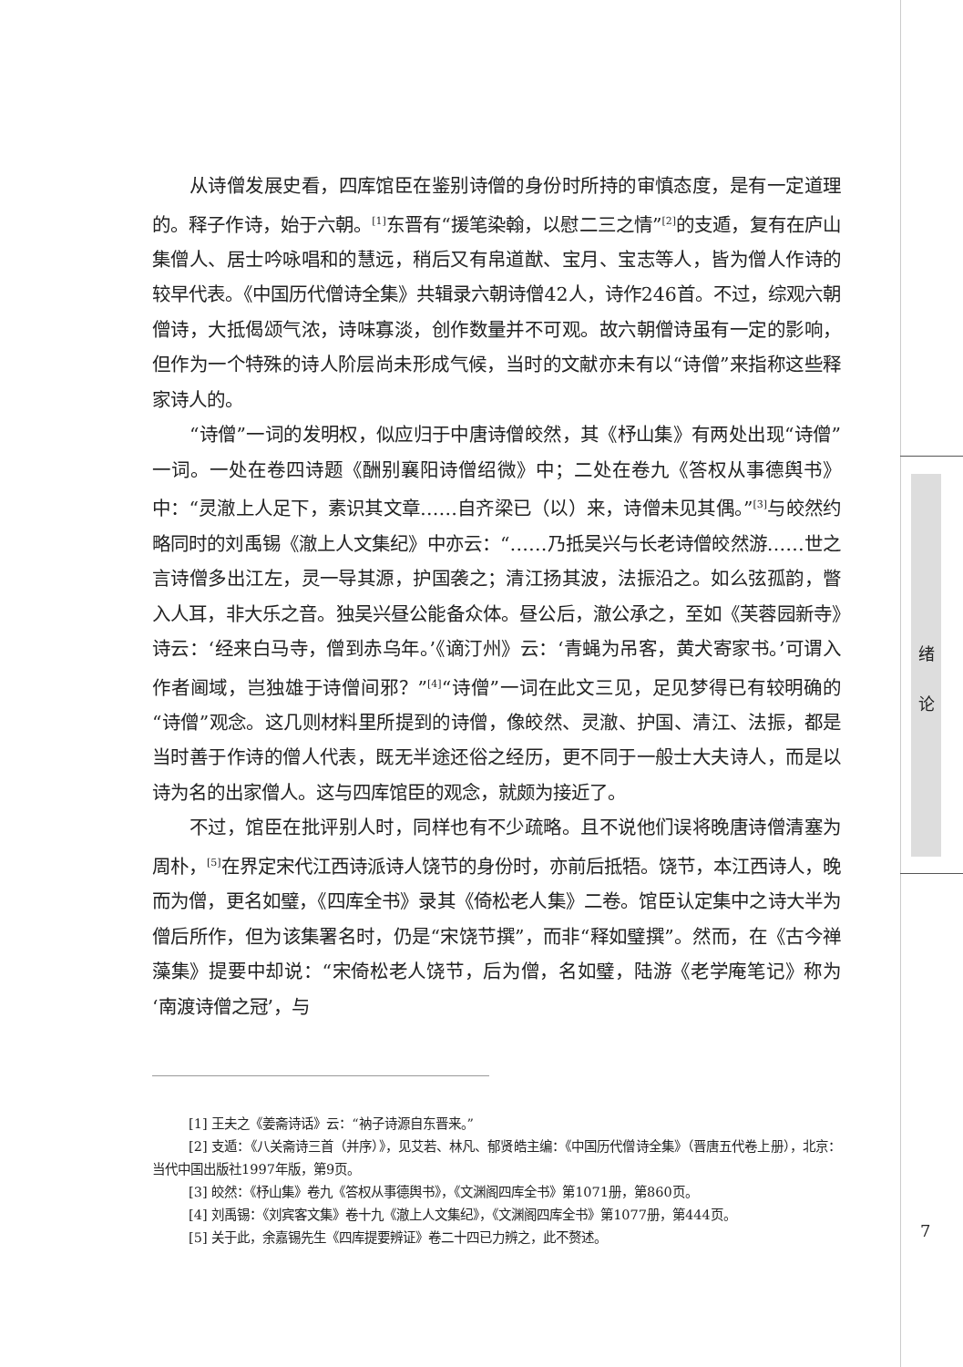从诗僧发展史看，四库馆臣在鉴别诗僧的身份时所持的审慎态度，是有一定道理的。释子作诗，始于六朝。<sup>[1]</sup>东晋有“援笔染翰，以慰二三之情”<sup>[2]</sup>的支遁，复有在庐山集僧人、居士吟咏唱和的慧远，稍后又有帛道猷、宝月、宝志等人，皆为僧人作诗的较早代表。《中国历代僧诗全集》共辑录六朝诗僧42人，诗作246首。不过，综观六朝僧诗，大抵偈颂气浓，诗味寡淡，创作数量并不可观。故六朝僧诗虽有一定的影响，但作为一个特殊的诗人阶层尚未形成气候，当时的文献亦未有以“诗僧”来指称这些释家诗人的。
“诗僧”一词的发明权，似应归于中唐诗僧皎然，其《杼山集》有两处出现“诗僧”一词。一处在卷四诗题《酬别襄阳诗僧绍微》中；二处在卷九《答权从事德舆书》中：“灵澈上人足下，素识其文章……自齐梁已（以）来，诗僧未见其偶。”<sup>[3]</sup>与皎然约略同时的刘禹锡《澈上人文集纪》中亦云：“……乃抵吴兴与长老诗僧皎然游……世之言诗僧多出江左，灵一导其源，护国袭之；清江扬其波，法振沿之。如么弦孤韵，瞥入人耳，非大乐之音。独吴兴昼公能备众体。昼公后，澈公承之，至如《芙蓉园新寺》诗云：‘经来白马寺，僧到赤乌年。’《谪汀州》云：‘青蝇为吊客，黄犬寄家书。’可谓入作者阃域，岂独雄于诗僧间邪？”<sup>[4]</sup>“诗僧”一词在此文三见，足见梦得已有较明确的“诗僧”观念。这几则材料里所提到的诗僧，像皎然、灵澈、护国、清江、法振，都是当时善于作诗的僧人代表，既无半途还俗之经历，更不同于一般士大夫诗人，而是以诗为名的出家僧人。这与四库馆臣的观念，就颇为接近了。
不过，馆臣在批评别人时，同样也有不少疏略。且不说他们误将晚唐诗僧清塞为周朴，<sup>[5]</sup>在界定宋代江西诗派诗人饶节的身份时，亦前后抵牾。饶节，本江西诗人，晚而为僧，更名如璧，《四库全书》录其《倚松老人集》二卷。馆臣认定集中之诗大半为僧后所作，但为该集署名时，仍是“宋饶节撰”，而非“释如璧撰”。然而，在《古今禅藻集》提要中却说：“宋倚松老人饶节，后为僧，名如璧，陆游《老学庵笔记》称为‘南渡诗僧之冠’，与
[1] 王夫之《姜斋诗话》云：“衲子诗源自东晋来。”
[2] 支遁：《八关斋诗三首（并序）》，见艾若、林凡、郁贤皓主编：《中国历代僧诗全集》（晋唐五代卷上册），北京：当代中国出版社1997年版，第9页。
[3] 皎然：《杼山集》卷九《答权从事德舆书》，《文渊阁四库全书》第1071册，第860页。
[4] 刘禹锡：《刘宾客文集》卷十九《澈上人文集纪》，《文渊阁四库全书》第1077册，第444页。
[5] 关于此，余嘉锡先生《四库提要辨证》卷二十四已力辨之，此不赘述。
绪
论
7